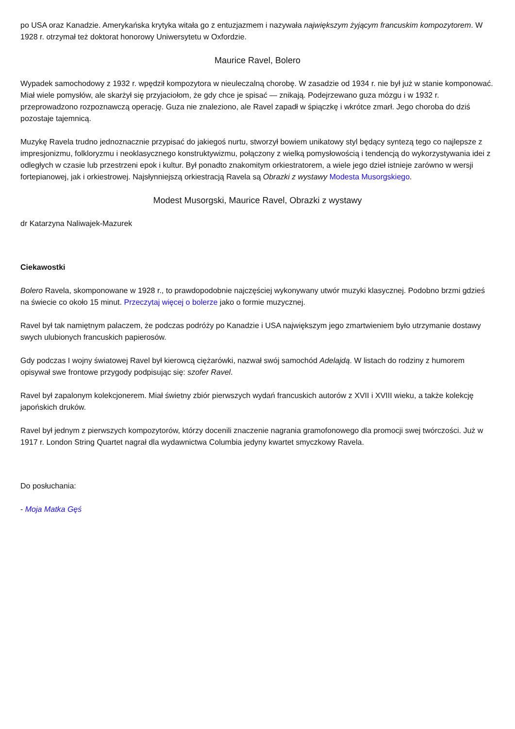po USA oraz Kanadzie. Amerykańska krytyka witała go z entuzjazmem i nazywała największym żyjącym francuskim kompozytorem. W 1928 r. otrzymał też doktorat honorowy Uniwersytetu w Oxfordzie.
Maurice Ravel, Bolero
Wypadek samochodowy z 1932 r. wpędził kompozytora w nieuleczalną chorobę. W zasadzie od 1934 r. nie był już w stanie komponować. Miał wiele pomysłów, ale skarżył się przyjaciołom, że gdy chce je spisać — znikają. Podejrzewano guza mózgu i w 1932 r. przeprowadzono rozpoznawczą operację. Guza nie znaleziono, ale Ravel zapadł w śpiączkę i wkrótce zmarł. Jego choroba do dziś pozostaje tajemnicą.
Muzykę Ravela trudno jednoznacznie przypisać do jakiegoś nurtu, stworzył bowiem unikatowy styl będący syntezą tego co najlepsze z impresjonizmu, folkloryzmu i neoklasycznego konstruktywizmu, połączony z wielką pomysłowością i tendencją do wykorzystywania idei z odległych w czasie lub przestrzeni epok i kultur. Był ponadto znakomitym orkiestratorem, a wiele jego dzieł istnieje zarówno w wersji fortepianowej, jak i orkiestrowej. Najsłynniejszą orkiestracją Ravela są Obrazki z wystawy Modesta Musorgskiego.
Modest Musorgski, Maurice Ravel, Obrazki z wystawy
dr Katarzyna Naliwajek-Mazurek
Ciekawostki
Bolero Ravela, skomponowane w 1928 r., to prawdopodobnie najczęściej wykonywany utwór muzyki klasycznej. Podobno brzmi gdzieś na świecie co około 15 minut. Przeczytaj więcej o bolerze jako o formie muzycznej.
Ravel był tak namiętnym palaczem, że podczas podróży po Kanadzie i USA największym jego zmartwieniem było utrzymanie dostawy swych ulubionych francuskich papierosów.
Gdy podczas I wojny światowej Ravel był kierowcą ciężarówki, nazwał swój samochód Adelajdą. W listach do rodziny z humorem opisywał swe frontowe przygody podpisując się: szofer Ravel.
Ravel był zapalonym kolekcjonerem. Miał świetny zbiór pierwszych wydań francuskich autorów z XVII i XVIII wieku, a także kolekcję japońskich druków.
Ravel był jednym z pierwszych kompozytorów, którzy docenili znaczenie nagrania gramofonowego dla promocji swej twórczości. Już w 1917 r. London String Quartet nagrał dla wydawnictwa Columbia jedyny kwartet smyczkowy Ravela.
Do posłuchania:
- Moja Matka Gęś